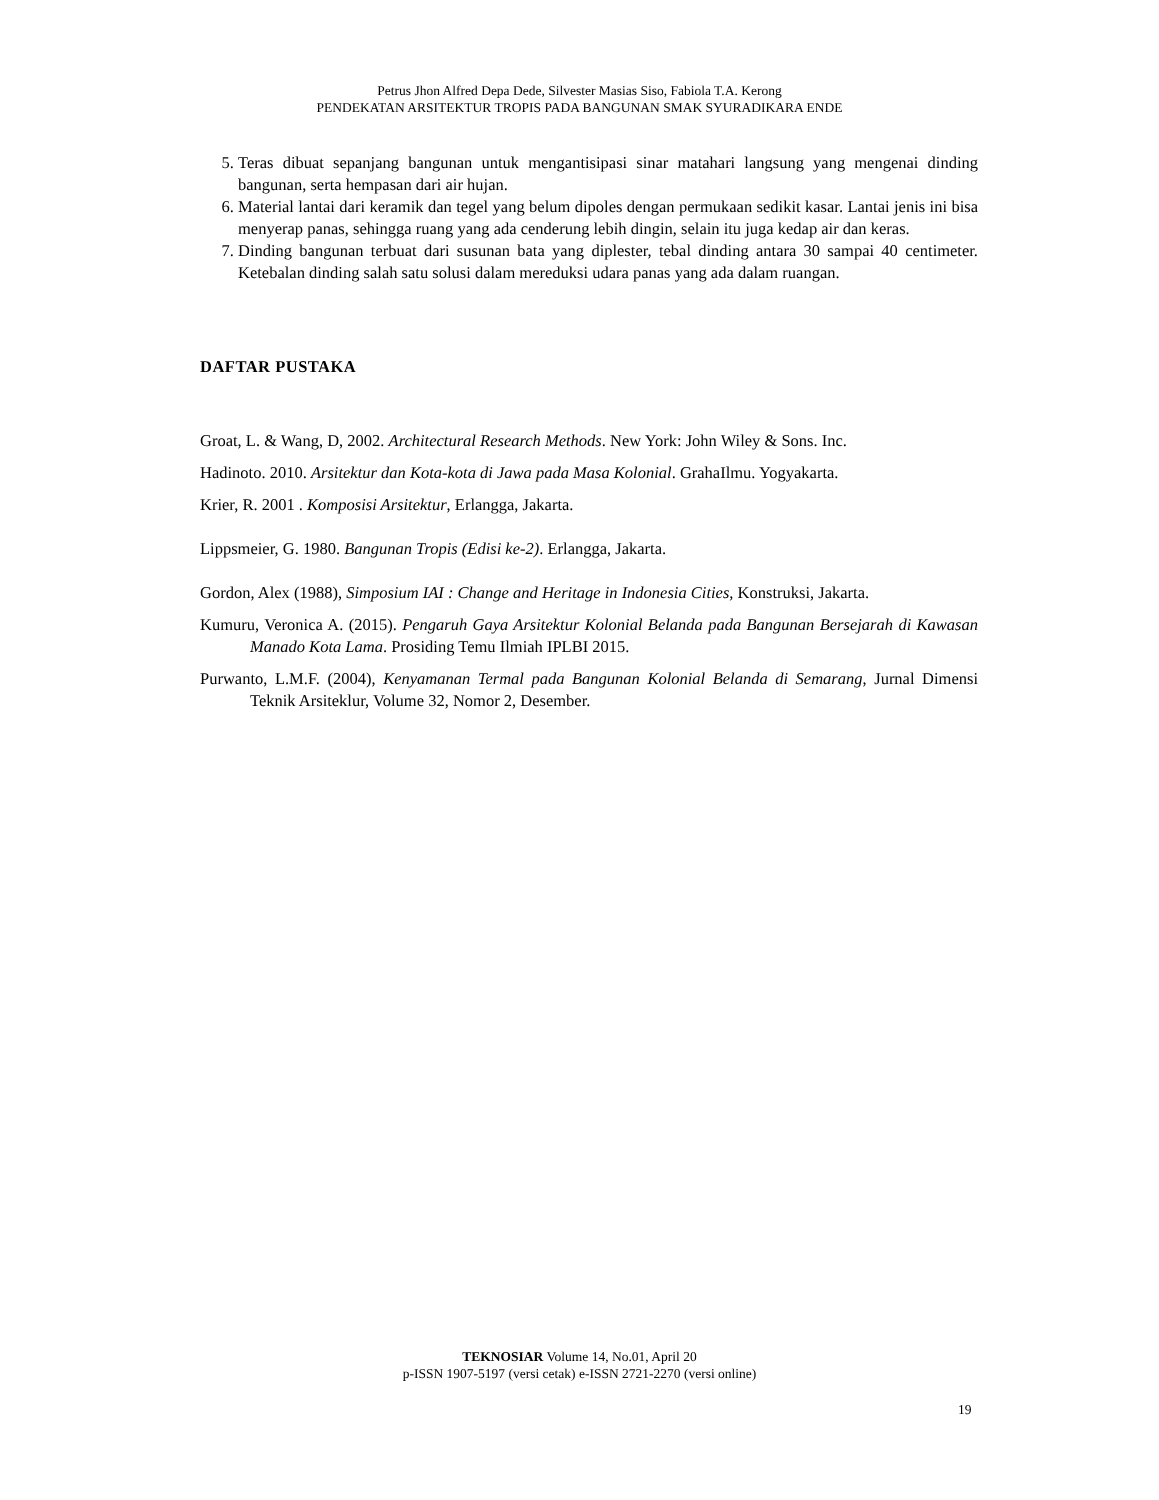Petrus Jhon Alfred Depa Dede, Silvester Masias Siso, Fabiola T.A. Kerong
PENDEKATAN ARSITEKTUR TROPIS PADA BANGUNAN SMAK SYURADIKARA ENDE
5. Teras dibuat sepanjang bangunan untuk mengantisipasi sinar matahari langsung yang mengenai dinding bangunan, serta hempasan dari air hujan.
6. Material lantai dari keramik dan tegel yang belum dipoles dengan permukaan sedikit kasar. Lantai jenis ini bisa menyerap panas, sehingga ruang yang ada cenderung lebih dingin, selain itu juga kedap air dan keras.
7. Dinding bangunan terbuat dari susunan bata yang diplester, tebal dinding antara 30 sampai 40 centimeter. Ketebalan dinding salah satu solusi dalam mereduksi udara panas yang ada dalam ruangan.
DAFTAR PUSTAKA
Groat, L. & Wang, D, 2002. Architectural Research Methods. New York: John Wiley & Sons. Inc.
Hadinoto. 2010. Arsitektur dan Kota-kota di Jawa pada Masa Kolonial. GrahaIlmu. Yogyakarta.
Krier, R. 2001 . Komposisi Arsitektur, Erlangga, Jakarta.
Lippsmeier, G. 1980. Bangunan Tropis (Edisi ke-2). Erlangga, Jakarta.
Gordon, Alex (1988), Simposium IAI : Change and Heritage in Indonesia Cities, Konstruksi, Jakarta.
Kumuru, Veronica A. (2015). Pengaruh Gaya Arsitektur Kolonial Belanda pada Bangunan Bersejarah di Kawasan Manado Kota Lama. Prosiding Temu Ilmiah IPLBI 2015.
Purwanto, L.M.F. (2004), Kenyamanan Termal pada Bangunan Kolonial Belanda di Semarang, Jurnal Dimensi Teknik Arsiteklur, Volume 32, Nomor 2, Desember.
TEKNOSIAR Volume 14, No.01, April 20
p-ISSN 1907-5197 (versi cetak) e-ISSN 2721-2270 (versi online)
19